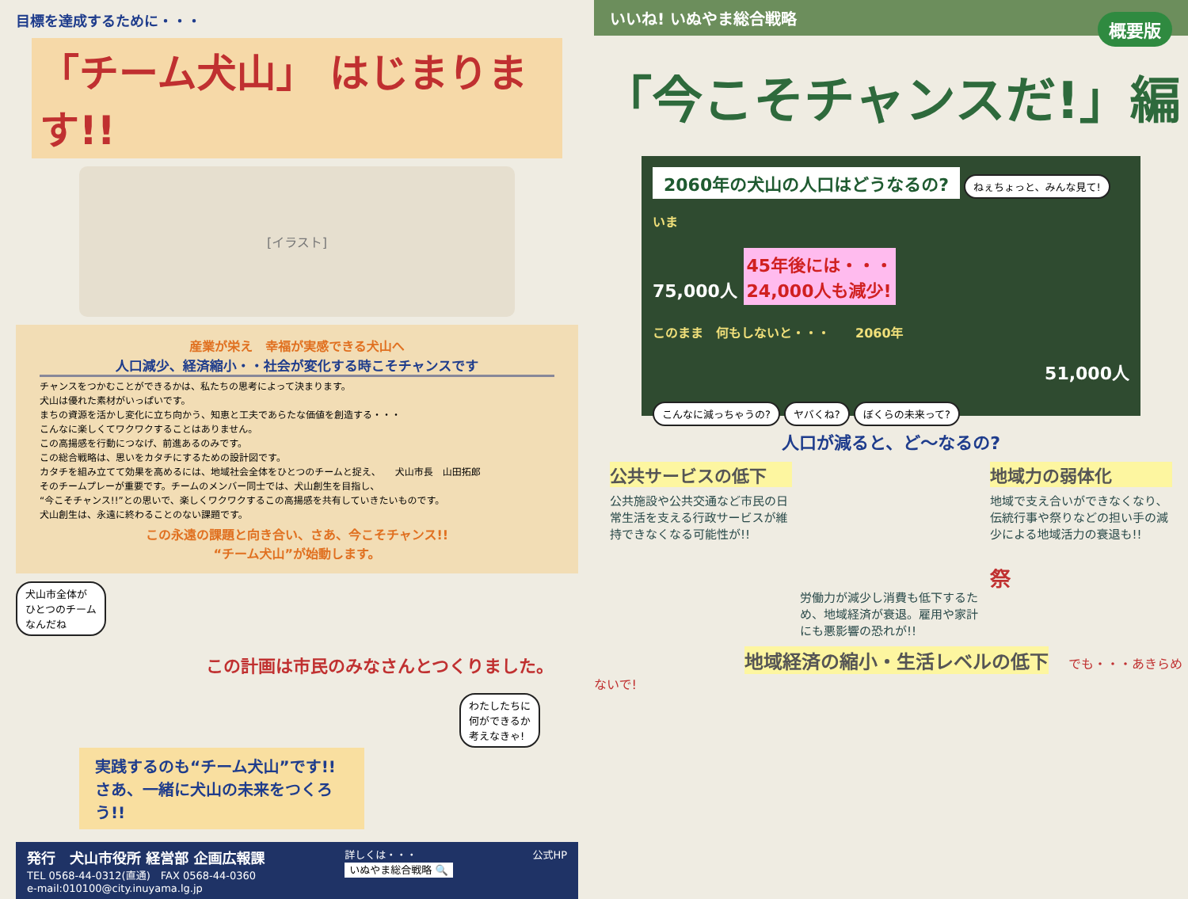目標を達成するために・・・
「チーム犬山」 はじまります!!
[イラスト]
産業が栄え　幸福が実感できる犬山へ
人口減少、経済縮小・・社会が変化する時こそチャンスです
チャンスをつかむことができるかは、私たちの思考によって決まります。
犬山は優れた素材がいっぱいです。
まちの資源を活かし変化に立ち向かう、知恵と工夫であらたな価値を創造する・・・
こんなに楽しくてワクワクすることはありません。
この高揚感を行動につなげ、前進あるのみです。
この総合戦略は、思いをカタチにするための設計図です。
カタチを組み立てて効果を高めるには、地域社会全体をひとつのチームと捉え、　　犬山市長　山田拓郎
そのチームプレーが重要です。チームのメンバー同士では、犬山創生を目指し、
“今こそチャンス!!”との思いで、楽しくワクワクするこの高揚感を共有していきたいものです。
犬山創生は、永遠に終わることのない課題です。
この永遠の課題と向き合い、さあ、今こそチャンス!!
“チーム犬山”が始動します。
犬山市全体が
ひとつのチーム
なんだね
この計画は市民のみなさんとつくりました。
わたしたちに
何ができるか
考えなきゃ!
実践するのも“チーム犬山”です!!
さあ、一緒に犬山の未来をつくろう!!
発行　犬山市役所 経営部 企画広報課
TEL 0568-44-0312(直通)　FAX 0568-44-0360
e-mail:010100@city.inuyama.lg.jp
詳しくは・・・
いぬやま総合戦略 🔍
公式HP
いいね! いぬやま総合戦略
概要版
「今こそチャンスだ!」編
2060年の犬山の人口はどうなるの?
ねぇちょっと、みんな見て!
いま
75,000人 45年後には・・・
24,000人も減少!
このまま　何もしないと・・・　　2060年
51,000人
こんなに減っちゃうの? ヤバくね? ぼくらの未来って?
人口が減ると、ど〜なるの?
公共サービスの低下
公共施設や公共交通など市民の日常生活を支える行政サービスが維持できなくなる可能性が!!
労働力が減少し消費も低下するため、地域経済が衰退。雇用や家計にも悪影響の恐れが!!
地域力の弱体化
地域で支え合いができなくなり、伝統行事や祭りなどの担い手の減少による地域活力の衰退も!!
祭
地域経済の縮小・生活レベルの低下
でも・・・あきらめないで!